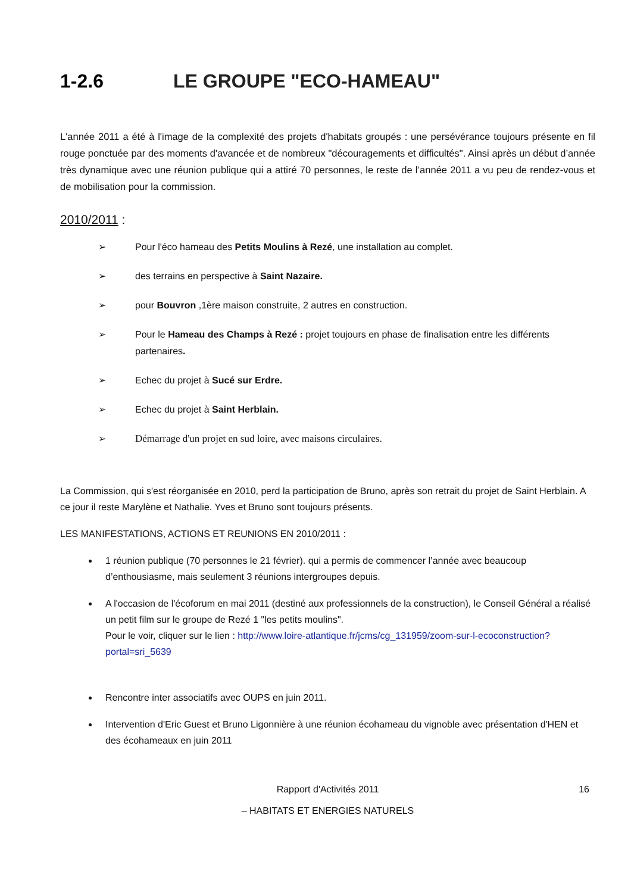1-2.6 LE GROUPE "ECO-HAMEAU"
L'année 2011 a été à l'image de la complexité des projets d'habitats groupés : une persévérance toujours présente en fil rouge ponctuée par des moments d'avancée et de nombreux "découragements et difficultés". Ainsi après un début d’année très dynamique avec une réunion publique qui a attiré 70 personnes, le reste de l’année 2011 a vu peu de rendez-vous et de mobilisation pour la commission.
2010/2011 :
➢ Pour l'éco hameau des Petits Moulins à Rezé, une installation au complet.
➢ des terrains en perspective à Saint Nazaire.
➢ pour Bouvron ,1ère maison construite, 2 autres en construction.
➢ Pour le Hameau des Champs à Rezé : projet toujours en phase de finalisation entre les différents partenaires.
➢ Echec du projet à Sucé sur Erdre.
➢ Echec du projet à Saint Herblain.
➢ Démarrage d'un projet en sud loire, avec maisons circulaires.
La Commission, qui s'est réorganisée en 2010, perd la participation de Bruno, après son retrait du projet de Saint Herblain. A ce jour il reste Marylène et Nathalie. Yves et Bruno sont toujours présents.
LES MANIFESTATIONS, ACTIONS ET REUNIONS EN 2010/2011 :
1 réunion publique (70 personnes le 21 février). qui a permis de commencer l’année avec beaucoup d’enthousiasme, mais seulement 3 réunions intergroupes depuis.
A l'occasion de l'écoforum en mai 2011 (destiné aux professionnels de la construction), le Conseil Général a réalisé un petit film sur le groupe de Rezé 1 "les petits moulins".
Pour le voir, cliquer sur le lien : http://www.loire-atlantique.fr/jcms/cg_131959/zoom-sur-l-ecoconstruction?portal=sri_5639
Rencontre inter associatifs avec OUPS en juin 2011.
Intervention d'Eric Guest et Bruno Ligonnière à une réunion écohameau du vignoble avec présentation d'HEN et des écohameaux en juin 2011
Rapport d'Activités 2011 16
– HABITATS ET ENERGIES NATURELS